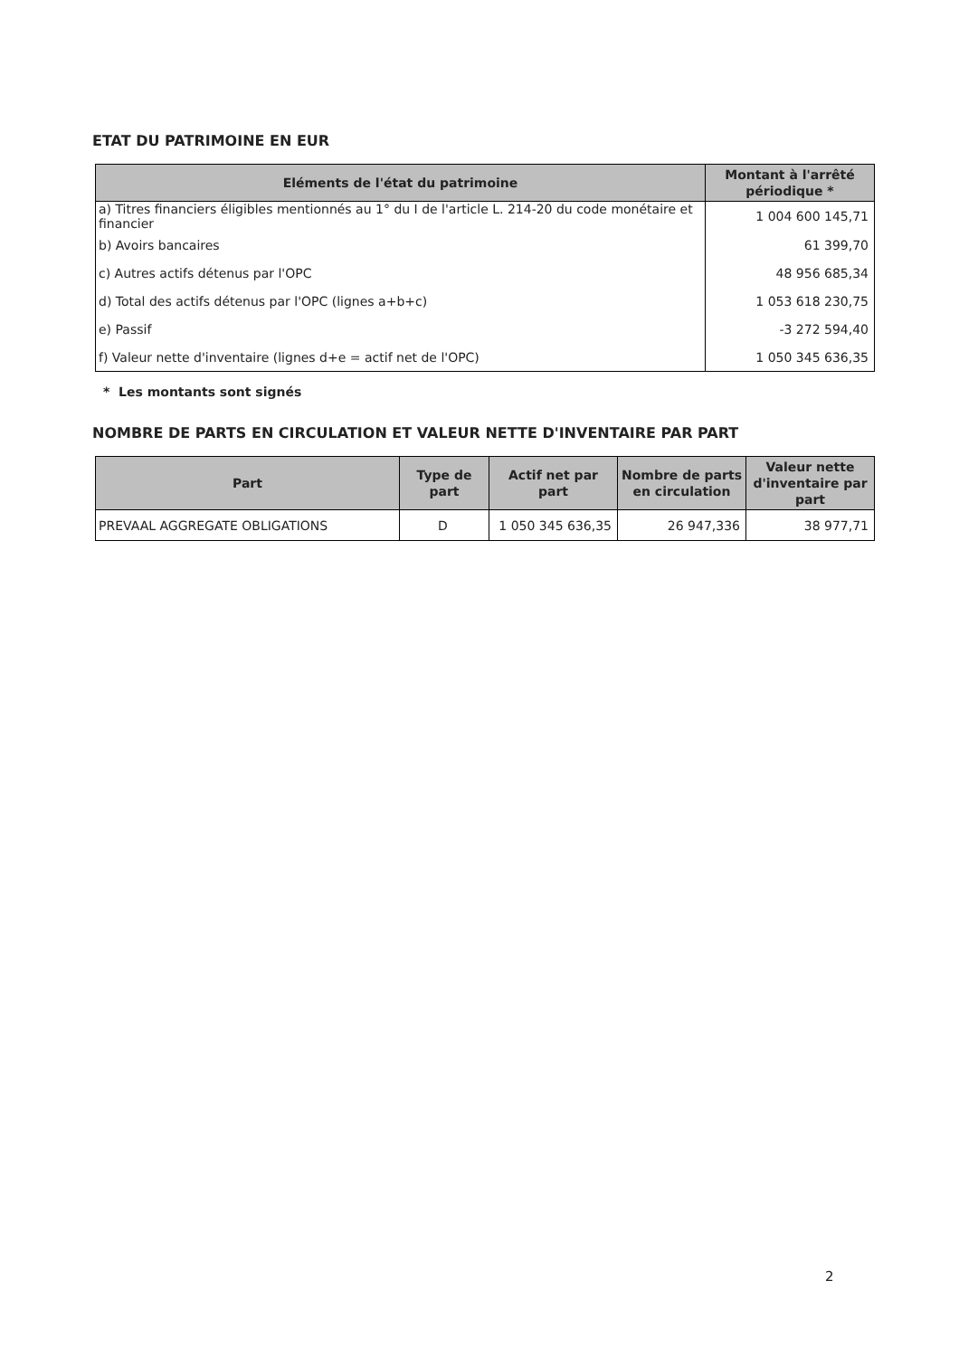ETAT DU PATRIMOINE EN EUR
| Eléments de l'état du patrimoine | Montant à l'arrêté périodique * |
| --- | --- |
| a) Titres financiers éligibles mentionnés au 1° du I de l'article L. 214-20 du code monétaire et financier | 1 004 600 145,71 |
| b) Avoirs bancaires | 61 399,70 |
| c) Autres actifs détenus par l'OPC | 48 956 685,34 |
| d) Total des actifs détenus par l'OPC (lignes a+b+c) | 1 053 618 230,75 |
| e) Passif | -3 272 594,40 |
| f) Valeur nette d'inventaire (lignes d+e = actif net de l'OPC) | 1 050 345 636,35 |
* Les montants sont signés
NOMBRE DE PARTS EN CIRCULATION ET VALEUR NETTE D'INVENTAIRE PAR PART
| Part | Type de part | Actif net par part | Nombre de parts en circulation | Valeur nette d'inventaire par part |
| --- | --- | --- | --- | --- |
| PREVAAL AGGREGATE OBLIGATIONS | D | 1 050 345 636,35 | 26 947,336 | 38 977,71 |
2